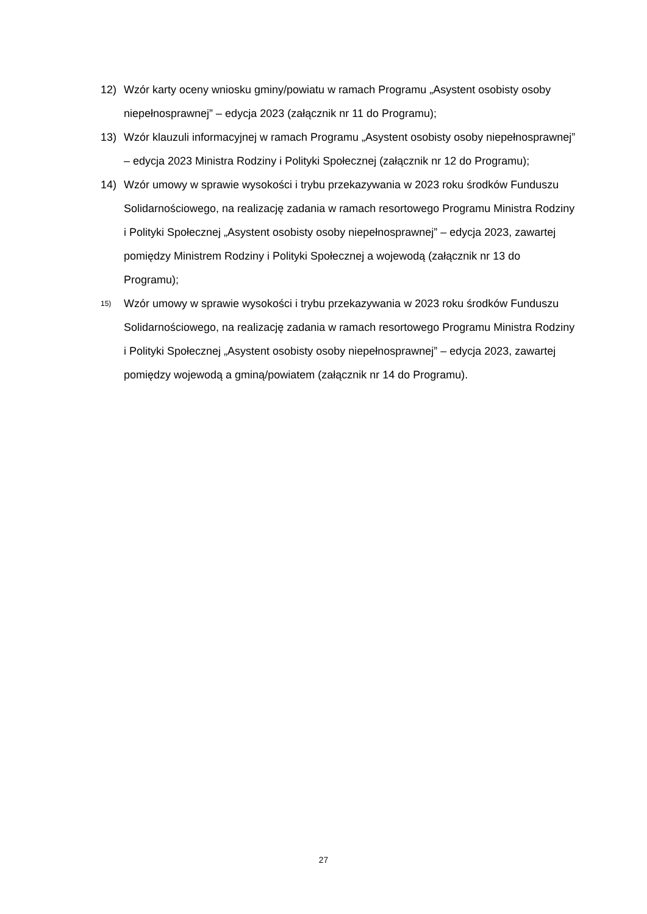12) Wzór karty oceny wniosku gminy/powiatu w ramach Programu „Asystent osobisty osoby niepełnosprawnej” – edycja 2023 (załącznik nr 11 do Programu);
13) Wzór klauzuli informacyjnej w ramach Programu „Asystent osobisty osoby niepełnosprawnej” – edycja 2023 Ministra Rodziny i Polityki Społecznej (załącznik nr 12 do Programu);
14) Wzór umowy w sprawie wysokości i trybu przekazywania w 2023 roku środków Funduszu Solidarnościowego, na realizację zadania w ramach resortowego Programu Ministra Rodziny i Polityki Społecznej „Asystent osobisty osoby niepełnosprawnej” – edycja 2023, zawartej pomiędzy Ministrem Rodziny i Polityki Społecznej a wojewodą (załącznik nr 13 do Programu);
15) Wzór umowy w sprawie wysokości i trybu przekazywania w 2023 roku środków Funduszu Solidarnościowego, na realizację zadania w ramach resortowego Programu Ministra Rodziny i Polityki Społecznej „Asystent osobisty osoby niepełnosprawnej” – edycja 2023, zawartej pomiędzy wojewodą a gminą/powiatem (załącznik nr 14 do Programu).
27